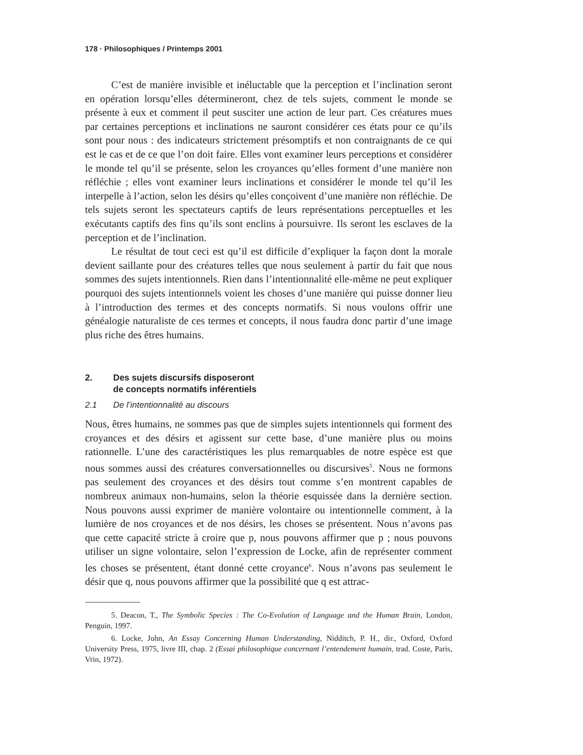178 · Philosophiques / Printemps 2001
C’est de manière invisible et inéluctable que la perception et l’inclination seront en opération lorsqu’elles détermineront, chez de tels sujets, comment le monde se présente à eux et comment il peut susciter une action de leur part. Ces créatures mues par certaines perceptions et inclinations ne sauront considérer ces états pour ce qu’ils sont pour nous : des indicateurs strictement présomptifs et non contraignants de ce qui est le cas et de ce que l’on doit faire. Elles vont examiner leurs perceptions et considérer le monde tel qu’il se présente, selon les croyances qu’elles forment d’une manière non réfléchie ; elles vont examiner leurs inclinations et considérer le monde tel qu’il les interpelle à l’action, selon les désirs qu’elles conçoivent d’une manière non réfléchie. De tels sujets seront les spectateurs captifs de leurs représentations perceptuelles et les exécutants captifs des fins qu’ils sont enclins à poursuivre. Ils seront les esclaves de la perception et de l’inclination.
Le résultat de tout ceci est qu’il est difficile d’expliquer la façon dont la morale devient saillante pour des créatures telles que nous seulement à partir du fait que nous sommes des sujets intentionnels. Rien dans l’intentionnalité elle-même ne peut expliquer pourquoi des sujets intentionnels voient les choses d’une manière qui puisse donner lieu à l’introduction des termes et des concepts normatifs. Si nous voulons offrir une généalogie naturaliste de ces termes et concepts, il nous faudra donc partir d’une image plus riche des êtres humains.
2. Des sujets discursifs disposeront
de concepts normatifs inférentiels
2.1 De l’intentionnalité au discours
Nous, êtres humains, ne sommes pas que de simples sujets intentionnels qui forment des croyances et des désirs et agissent sur cette base, d’une manière plus ou moins rationnelle. L’une des caractéristiques les plus remarquables de notre espèce est que nous sommes aussi des créatures conversationnelles ou discursives<sup>5</sup>. Nous ne formons pas seulement des croyances et des désirs tout comme s’en montrent capables de nombreux animaux non-humains, selon la théorie esquissée dans la dernière section. Nous pouvons aussi exprimer de manière volontaire ou intentionnelle comment, à la lumière de nos croyances et de nos désirs, les choses se présentent. Nous n’avons pas que cette capacité stricte à croire que p, nous pouvons affirmer que p ; nous pouvons utiliser un signe volontaire, selon l’expression de Locke, afin de représenter comment les choses se présentent, étant donné cette croyance<sup>6</sup>. Nous n’avons pas seulement le désir que q, nous pouvons affirmer que la possibilité que q est attrac-
5. Deacon, T., The Symbolic Species : The Co-Evolution of Language and the Human Brain, London, Penguin, 1997.
6. Locke, John, An Essay Concerning Human Understanding, Nidditch, P. H., dir., Oxford, Oxford University Press, 1975, livre III, chap. 2 (Essai philosophique concernant l’entendement humain, trad. Coste, Paris, Vrin, 1972).